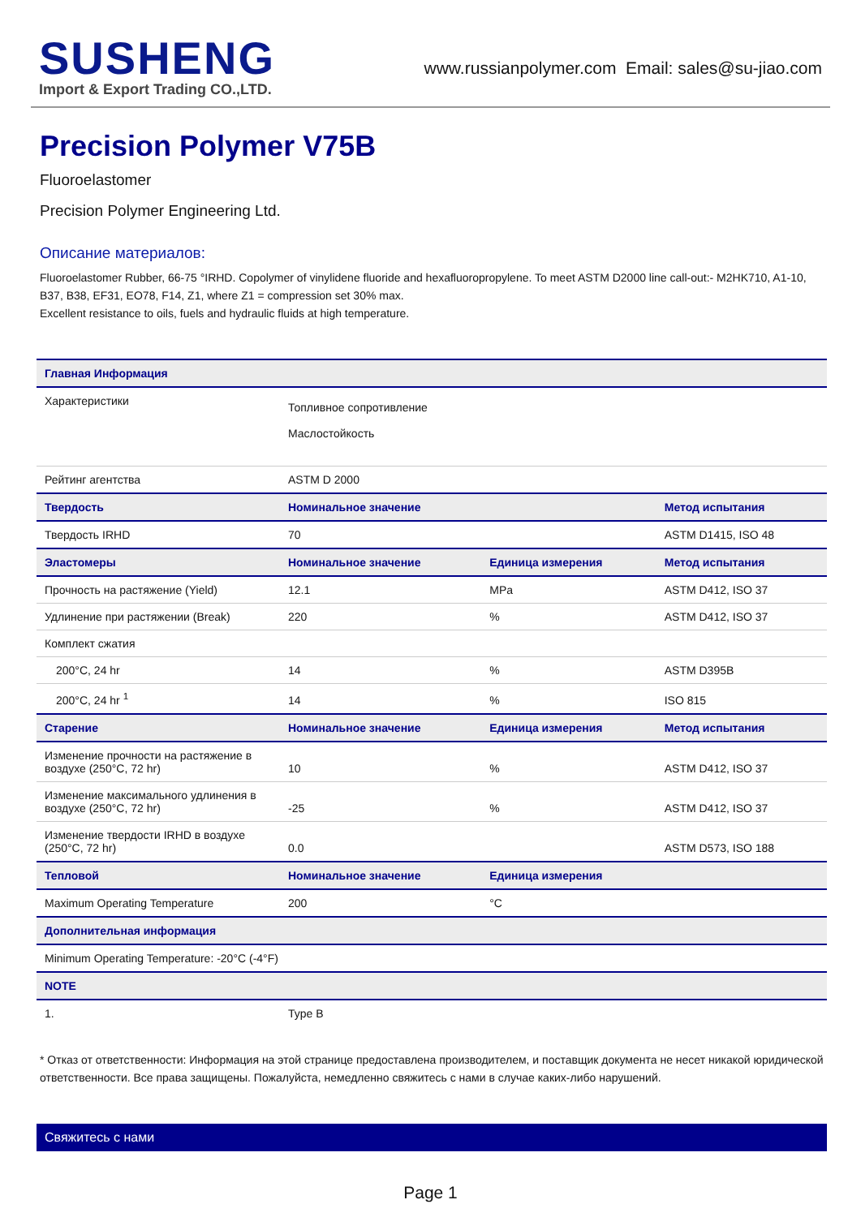SUSHENG
Import & Export Trading CO.,LTD.
www.russianpolymer.com Email: sales@su-jiao.com
Precision Polymer V75B
Fluoroelastomer
Precision Polymer Engineering Ltd.
Описание материалов:
Fluoroelastomer Rubber, 66-75 °IRHD. Copolymer of vinylidene fluoride and hexafluoropropylene. To meet ASTM D2000 line call-out:- M2HK710, A1-10, B37, B38, EF31, EO78, F14, Z1, where Z1 = compression set 30% max.
Excellent resistance to oils, fuels and hydraulic fluids at high temperature.
| Главная Информация | | | |
| --- | --- | --- | --- |
| Характеристики | Топливное сопротивление Маслостойкость | | |
| Рейтинг агентства | ASTM D 2000 | | |
| Твердость | Номинальное значение | | Метод испытания |
| Твердость IRHD | 70 | | ASTM D1415, ISO 48 |
| Эластомеры | Номинальное значение | Единица измерения | Метод испытания |
| Прочность на растяжение (Yield) | 12.1 | MPa | ASTM D412, ISO 37 |
| Удлинение при растяжении (Break) | 220 | % | ASTM D412, ISO 37 |
| Комплект сжатия | | | |
| 200°C, 24 hr | 14 | % | ASTM D395B |
| 200°C, 24 hr <sup>1</sup> | 14 | % | ISO 815 |
| Старение | Номинальное значение | Единица измерения | Метод испытания |
| Изменение прочности на растяжение в воздухе (250°C, 72 hr) | 10 | % | ASTM D412, ISO 37 |
| Изменение максимального удлинения в воздухе (250°C, 72 hr) | -25 | % | ASTM D412, ISO 37 |
| Изменение твердости IRHD в воздухе (250°C, 72 hr) | 0.0 | | ASTM D573, ISO 188 |
| Тепловой | Номинальное значение | Единица измерения | |
| Maximum Operating Temperature | 200 | °C | |
| Дополнительная информация | | | |
| Minimum Operating Temperature: -20°C (-4°F) | | | |
| NOTE | | | |
| 1. | Type B | | |
* Отказ от ответственности: Информация на этой странице предоставлена производителем, и поставщик документа не несет никакой юридической ответственности. Все права защищены. Пожалуйста, немедленно свяжитесь с нами в случае каких-либо нарушений.
Свяжитесь с нами
Page 1